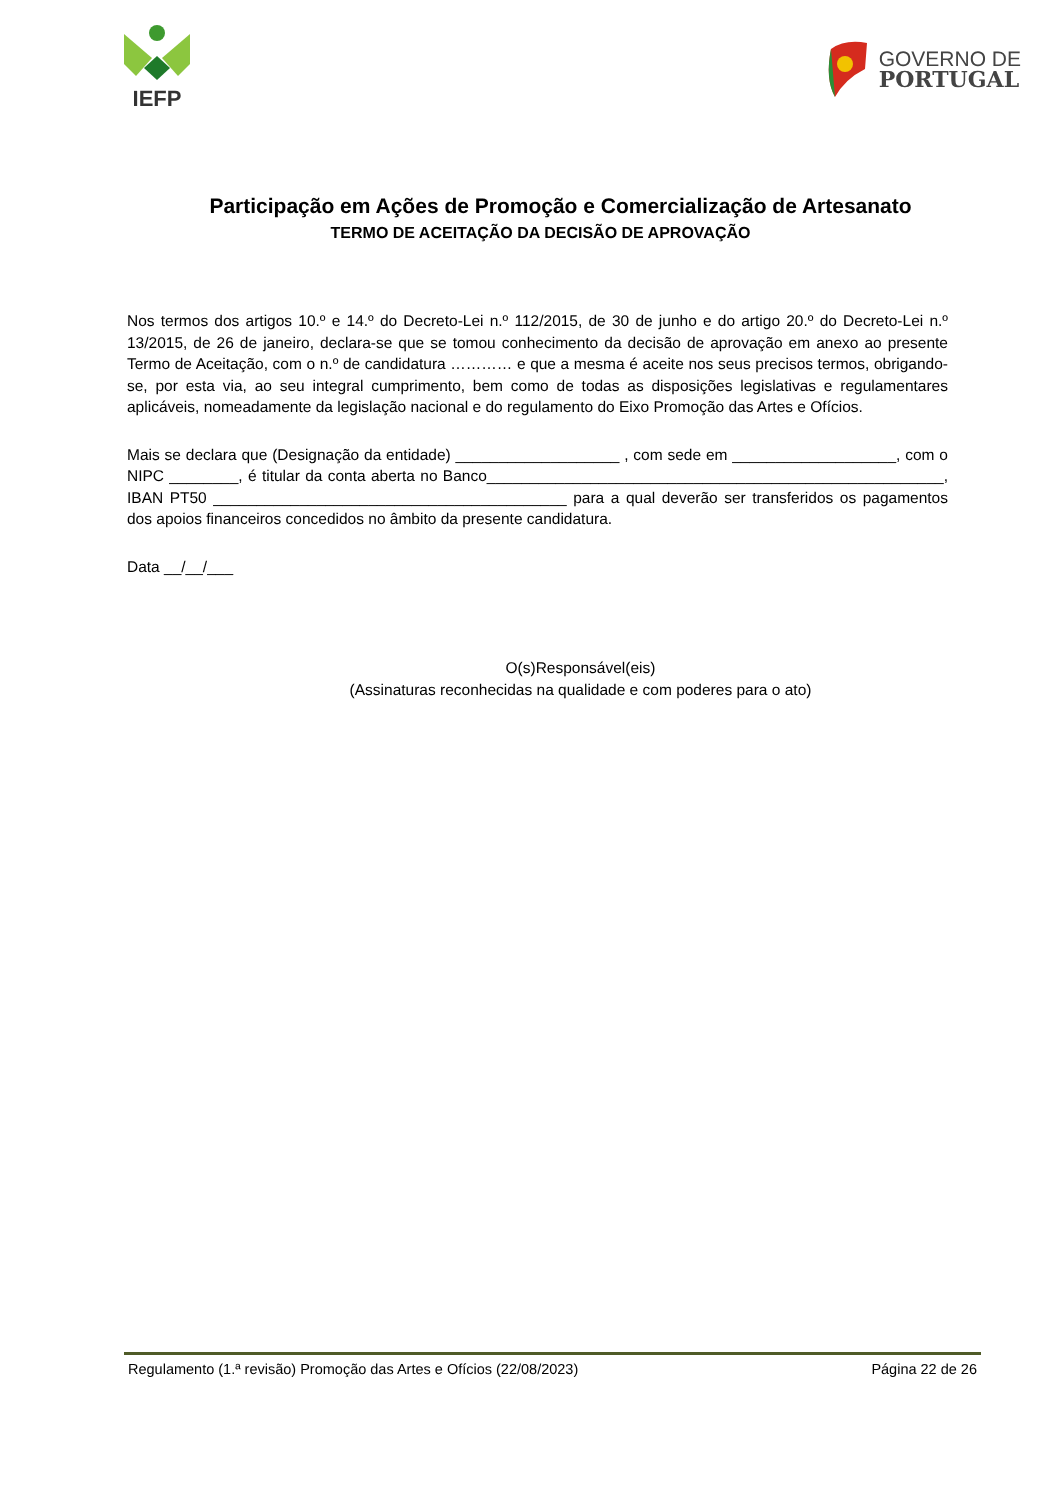IEFP
GOVERNO DE
PORTUGAL
Participação em Ações de Promoção e Comercialização de Artesanato
TERMO DE ACEITAÇÃO DA DECISÃO DE APROVAÇÃO
Nos termos dos artigos 10.º e 14.º do Decreto-Lei n.º 112/2015, de 30 de junho e do artigo 20.º do Decreto-Lei n.º 13/2015, de 26 de janeiro, declara-se que se tomou conhecimento da decisão de aprovação em anexo ao presente Termo de Aceitação, com o n.º de candidatura ………… e que a mesma é aceite nos seus precisos termos, obrigando-se, por esta via, ao seu integral cumprimento, bem como de todas as disposições legislativas e regulamentares aplicáveis, nomeadamente da legislação nacional e do regulamento do Eixo Promoção das Artes e Ofícios.
Mais se declara que (Designação da entidade) ___________________ , com sede em ___________________, com o NIPC ________, é titular da conta aberta no Banco_____________________________________________________, IBAN PT50 _________________________________________ para a qual deverão ser transferidos os pagamentos dos apoios financeiros concedidos no âmbito da presente candidatura.
Data __/__/___
O(s)Responsável(eis)
(Assinaturas reconhecidas na qualidade e com poderes para o ato)
Regulamento (1.ª revisão) Promoção das Artes e Ofícios (22/08/2023) Página 22 de 26